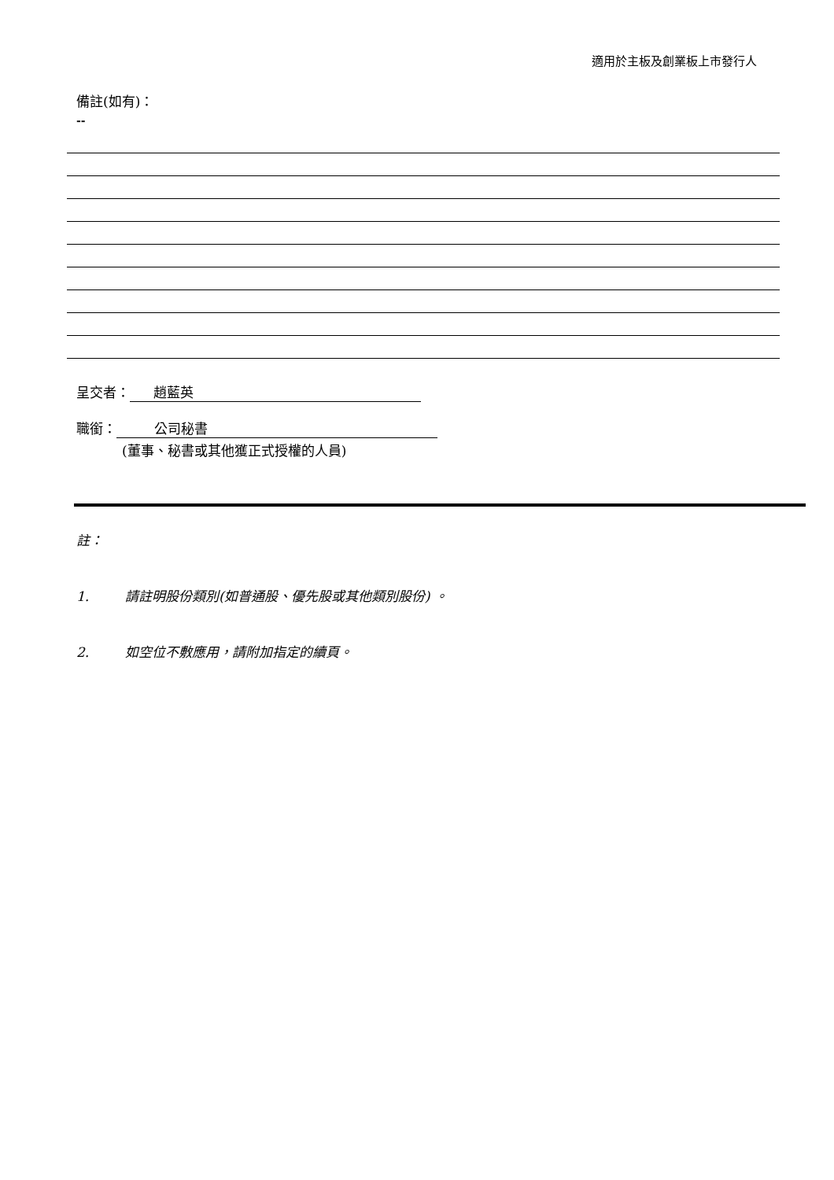適用於主板及創業板上市發行人
備註(如有)：
--
呈交者： 趙藍英
職銜： 公司秘書
(董事、秘書或其他獲正式授權的人員)
註：
1. 請註明股份類別(如普通股、優先股或其他類別股份) 。
2. 如空位不敷應用，請附加指定的續頁。